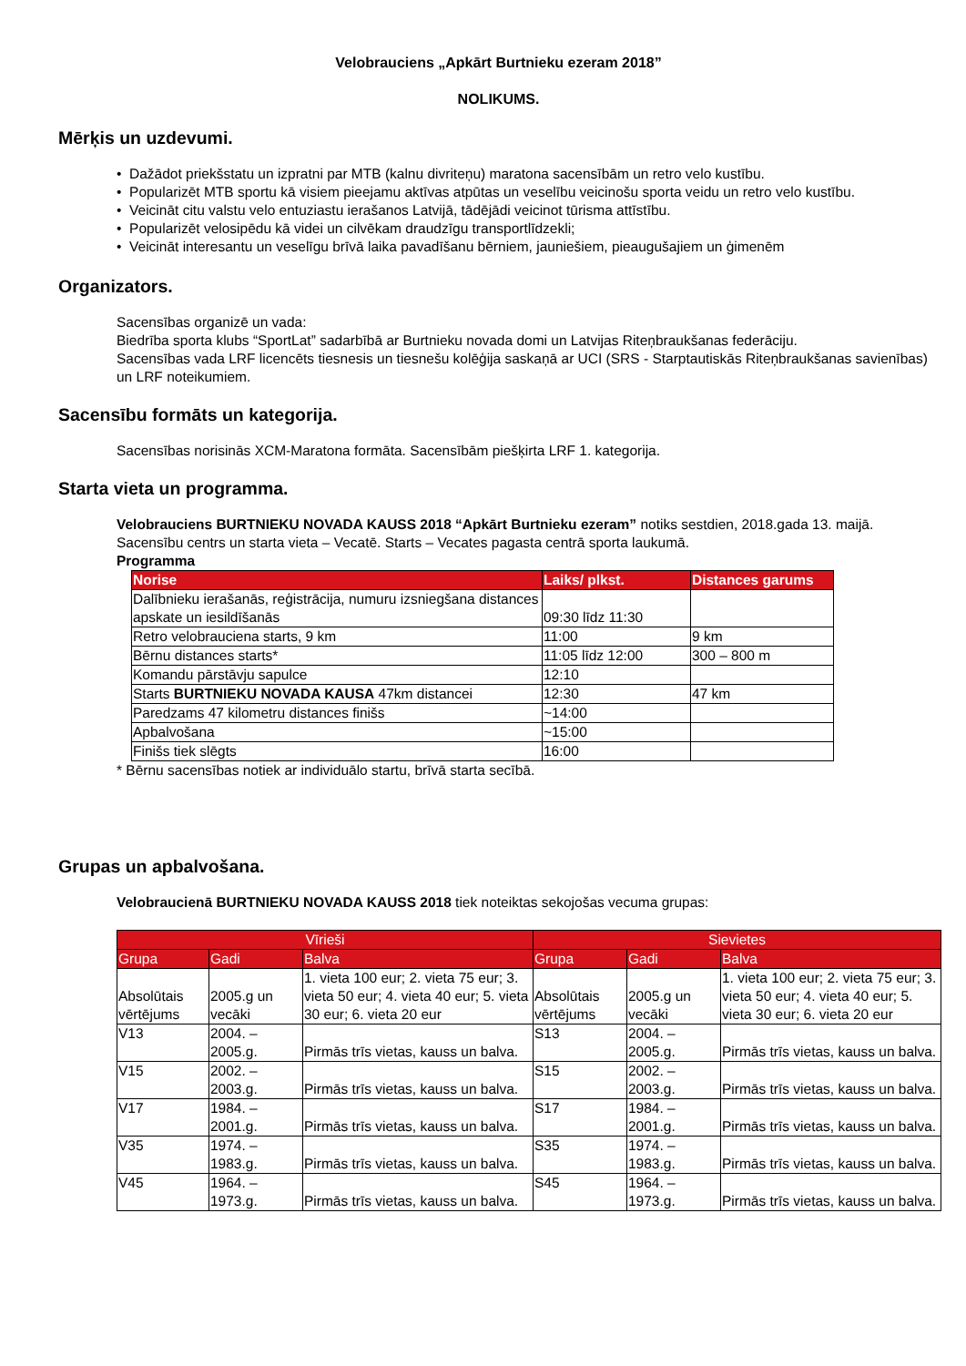Velobrauciens „Apkārt Burtnieku ezeram 2018”
NOLIKUMS.
Mērķis un uzdevumi.
• Dažādot priekšstatu un izpratni par MTB (kalnu divriteņu) maratona sacensībām un retro velo kustību.
• Popularizēt MTB sportu kā visiem pieejamu aktīvas atpūtas un veselību veicinošu sporta veidu un retro velo kustību.
• Veicināt citu valstu velo entuziastu ierašanos Latvijā, tādējādi veicinot tūrisma attīstību.
• Popularizēt velosipēdu kā videi un cilvēkam draudzīgu transportlīdzekli;
• Veicināt interesantu un veselīgu brīvā laika pavadīšanu bērniem, jauniešiem, pieaugušajiem un ģimenēm
Organizators.
Sacensības organizē un vada:
Biedrība sporta klubs “SportLat” sadarbībā ar Burtnieku novada domi un Latvijas Riteņbraukšanas federāciju.
Sacensības vada LRF licencēts tiesnesis un tiesnešu kolēģija saskaņā ar UCI (SRS - Starptautiskās Riteņbraukšanas savienības) un LRF noteikumiem.
Sacensību formāts un kategorija.
Sacensības norisinās XCM-Maratona formāta. Sacensībām piešķirta LRF 1. kategorija.
Starta vieta un programma.
Velobrauciens BURTNIEKU NOVADA KAUSS 2018 “Apkārt Burtnieku ezeram” notiks sestdien, 2018.gada 13. maijā.
Sacensību centrs un starta vieta – Vecatē. Starts – Vecates pagasta centrā sporta laukumā.
Programma
| Norise | Laiks/ plkst. | Distances garums |
| --- | --- | --- |
| Dalībnieku ierašanās, reģistrācija, numuru izsniegšana distances apskate un iesildīšanās | 09:30 līdz 11:30 | |
| Retro velobrauciena starts, 9 km | 11:00 | 9 km |
| Bērnu distances starts* | 11:05 līdz 12:00 | 300 – 800 m |
| Komandu pārstāvju sapulce | 12:10 | |
| Starts BURTNIEKU NOVADA KAUSA 47km distancei | 12:30 | 47 km |
| Paredzams 47 kilometru distances finišs | ~14:00 | |
| Apbalvošana | ~15:00 | |
| Finišs tiek slēgts | 16:00 | |
* Bērnu sacensības notiek ar individuālo startu, brīvā starta secībā.
Grupas un apbalvošana.
Velobraucienā BURTNIEKU NOVADA KAUSS 2018 tiek noteiktas sekojošas vecuma grupas:
| Vīrieši | | | Sievietes | | |
| Grupa | Gadi | Balva | Grupa | Gadi | Balva |
| Absolūtais vērtējums | 2005.g un vecāki | 1. vieta 100 eur; 2. vieta 75 eur; 3. vieta 50 eur; 4. vieta 40 eur; 5. vieta 30 eur; 6. vieta 20 eur | Absolūtais vērtējums | 2005.g un vecāki | 1. vieta 100 eur; 2. vieta 75 eur; 3. vieta 50 eur; 4. vieta 40 eur; 5. vieta 30 eur; 6. vieta 20 eur |
| V13 | 2004. – 2005.g. | Pirmās trīs vietas, kauss un balva. | S13 | 2004. – 2005.g. | Pirmās trīs vietas, kauss un balva. |
| V15 | 2002. – 2003.g. | Pirmās trīs vietas, kauss un balva. | S15 | 2002. – 2003.g. | Pirmās trīs vietas, kauss un balva. |
| V17 | 1984. – 2001.g. | Pirmās trīs vietas, kauss un balva. | S17 | 1984. – 2001.g. | Pirmās trīs vietas, kauss un balva. |
| V35 | 1974. – 1983.g. | Pirmās trīs vietas, kauss un balva. | S35 | 1974. – 1983.g. | Pirmās trīs vietas, kauss un balva. |
| V45 | 1964. – 1973.g. | Pirmās trīs vietas, kauss un balva. | S45 | 1964. – 1973.g. | Pirmās trīs vietas, kauss un balva. |